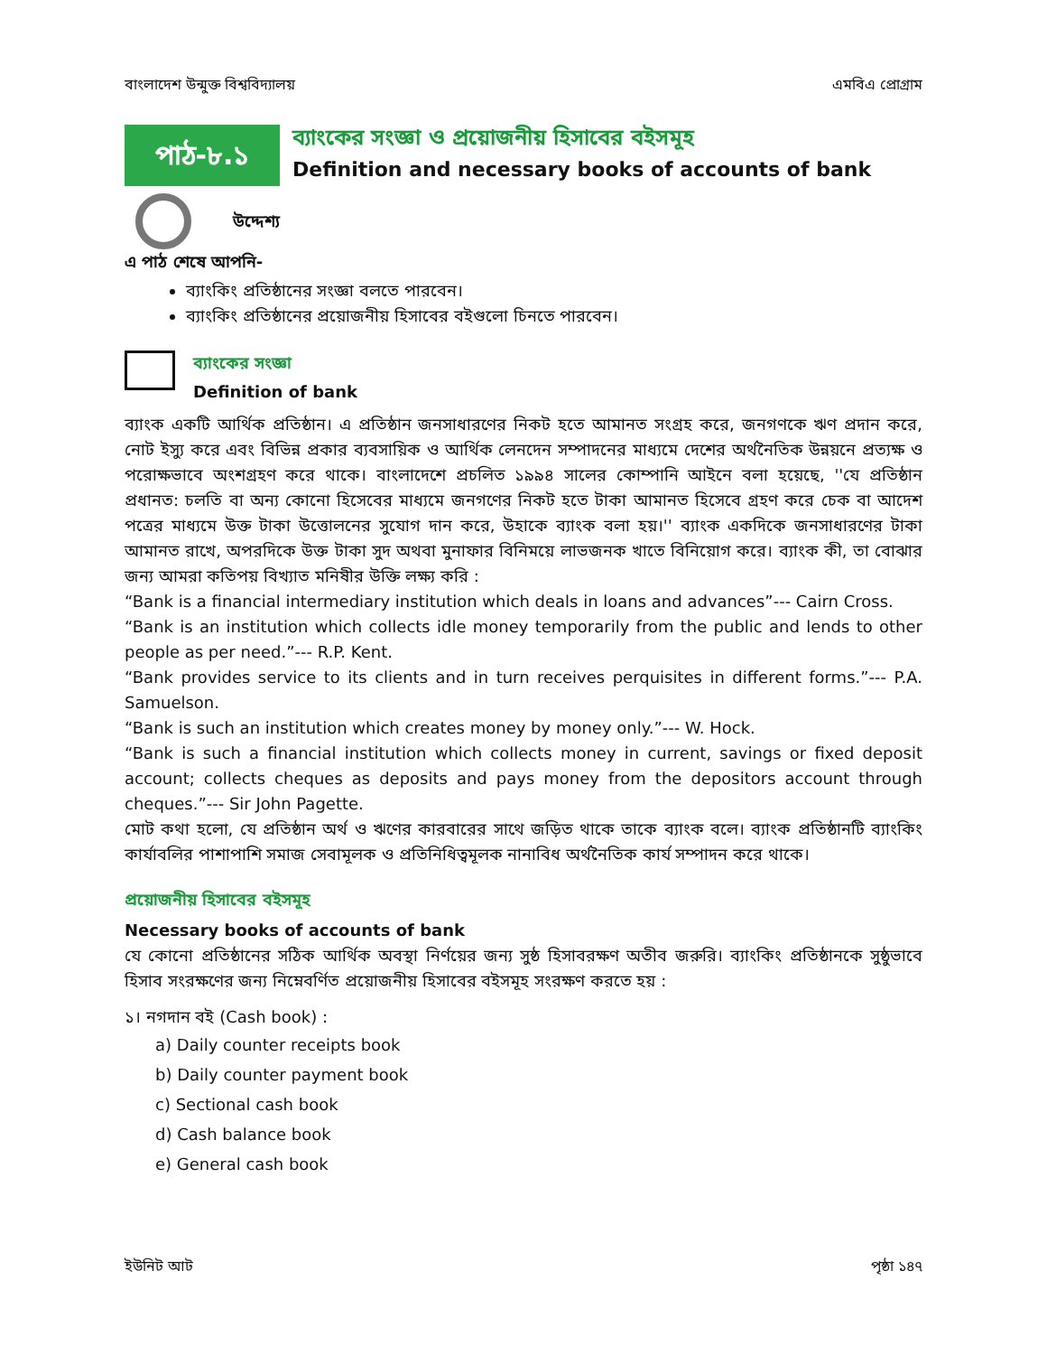বাংলাদেশ উন্মুক্ত বিশ্ববিদ্যালয় এমবিএ প্রোগ্রাম
পাঠ-৮.১
ব্যাংকের সংজ্ঞা ও প্রয়োজনীয় হিসাবের বইসমূহ
Definition and necessary books of accounts of bank
উদ্দেশ্য
এ পাঠ শেষে আপনি-
ব্যাংকিং প্রতিষ্ঠানের সংজ্ঞা বলতে পারবেন।
ব্যাংকিং প্রতিষ্ঠানের প্রয়োজনীয় হিসাবের বইগুলো চিনতে পারবেন।
ব্যাংকের সংজ্ঞা
Definition of bank
ব্যাংক একটি আর্থিক প্রতিষ্ঠান। এ প্রতিষ্ঠান জনসাধারণের নিকট হতে আমানত সংগ্রহ করে, জনগণকে ঋণ প্রদান করে, নোট ইস্যু করে এবং বিভিন্ন প্রকার ব্যবসায়িক ও আর্থিক লেনদেন সম্পাদনের মাধ্যমে দেশের অর্থনৈতিক উন্নয়নে প্রত্যক্ষ ও পরোক্ষভাবে অংশগ্রহণ করে থাকে। বাংলাদেশে প্রচলিত ১৯৯৪ সালের কোম্পানি আইনে বলা হয়েছে, ''যে প্রতিষ্ঠান প্রধানত: চলতি বা অন্য কোনো হিসেবের মাধ্যমে জনগণের নিকট হতে টাকা আমানত হিসেবে গ্রহণ করে চেক বা আদেশ পত্রের মাধ্যমে উক্ত টাকা উত্তোলনের সুযোগ দান করে, উহাকে ব্যাংক বলা হয়।'' ব্যাংক একদিকে জনসাধারণের টাকা আমানত রাখে, অপরদিকে উক্ত টাকা সুদ অথবা মুনাফার বিনিময়ে লাভজনক খাতে বিনিয়োগ করে। ব্যাংক কী, তা বোঝার জন্য আমরা কতিপয় বিখ্যাত মনিষীর উক্তি লক্ষ্য করি :
“Bank is a financial intermediary institution which deals in loans and advances”--- Cairn Cross.
“Bank is an institution which collects idle money temporarily from the public and lends to other people as per need.”--- R.P. Kent.
“Bank provides service to its clients and in turn receives perquisites in different forms.”--- P.A. Samuelson.
“Bank is such an institution which creates money by money only.”--- W. Hock.
“Bank is such a financial institution which collects money in current, savings or fixed deposit account; collects cheques as deposits and pays money from the depositors account through cheques.”--- Sir John Pagette.
মোট কথা হলো, যে প্রতিষ্ঠান অর্থ ও ঋণের কারবারের সাথে জড়িত থাকে তাকে ব্যাংক বলে। ব্যাংক প্রতিষ্ঠানটি ব্যাংকিং কার্যাবলির পাশাপাশি সমাজ সেবামূলক ও প্রতিনিধিত্বমূলক নানাবিধ অর্থনৈতিক কার্য সম্পাদন করে থাকে।
প্রয়োজনীয় হিসাবের বইসমূহ
Necessary books of accounts of bank
যে কোনো প্রতিষ্ঠানের সঠিক আর্থিক অবস্থা নির্ণয়ের জন্য সুষ্ঠ হিসাবরক্ষণ অতীব জরুরি। ব্যাংকিং প্রতিষ্ঠানকে সুষ্ঠুভাবে হিসাব সংরক্ষণের জন্য নিম্নেবর্ণিত প্রয়োজনীয় হিসাবের বইসমূহ সংরক্ষণ করতে হয় :
১। নগদান বই (Cash book) :
a) Daily counter receipts book
b) Daily counter payment book
c) Sectional cash book
d) Cash balance book
e) General cash book
ইউনিট আট পৃষ্ঠা ১৪৭